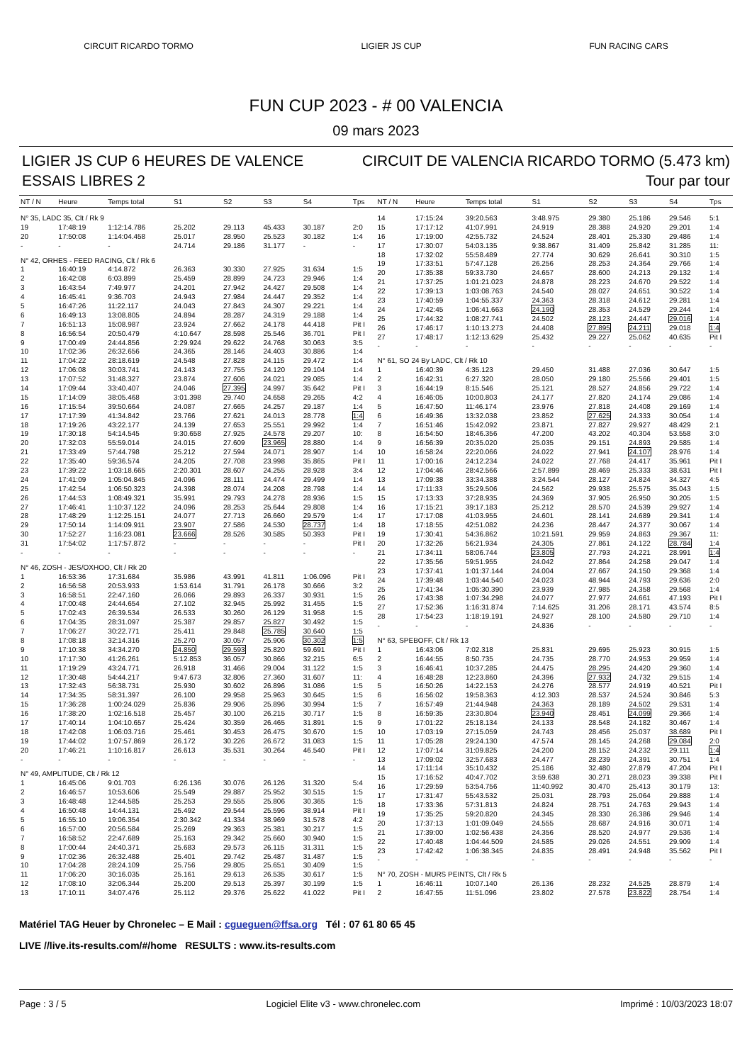CIRCUIT RICARDO TORMO LIGIER JS CUP FUN RACING CARS
FUN CUP 2023 - # 00 VALENCIA
09 mars 2023
LIGIER JS CUP 6 HEURES DE VALENCE CIRCUIT DE VALENCIA RICARDO TORMO (5.473 km)
ESSAIS LIBRES 2 Tour par tour
| NT / N | Heure | Temps total | S1 | S2 | S3 | S4 | Tps |
| --- | --- | --- | --- | --- | --- | --- | --- |
| N° 35, LADC 35, Clt / Rk 9 | | | | | | | |
| 19 | 17:48:19 | 1:12:14.786 | 25.202 | 29.113 | 45.433 | 30.187 | 2:0 |
| 20 | 17:50:08 | 1:14:04.458 | 25.017 | 28.950 | 25.523 | 30.182 | 1:4 |
| - | - | - | 24.714 | 29.186 | 31.177 | - | - |
| N° 42, ORHES - FEED RACING, Clt / Rk 6 | | | | | | | |
| 1 | 16:40:19 | 4:14.872 | 26.363 | 30.330 | 27.925 | 31.634 | 1:5 |
| 2 | 16:42:08 | 6:03.899 | 25.459 | 28.899 | 24.723 | 29.946 | 1:4 |
| 3 | 16:43:54 | 7:49.977 | 24.201 | 27.942 | 24.427 | 29.508 | 1:4 |
| 4 | 16:45:41 | 9:36.703 | 24.943 | 27.984 | 24.447 | 29.352 | 1:4 |
| 5 | 16:47:26 | 11:22.117 | 24.043 | 27.843 | 24.307 | 29.221 | 1:4 |
| 6 | 16:49:13 | 13:08.805 | 24.894 | 28.287 | 24.319 | 29.188 | 1:4 |
| 7 | 16:51:13 | 15:08.987 | 23.924 | 27.662 | 24.178 | 44.418 | Pit I |
| 8 | 16:56:54 | 20:50.479 | 4:10.647 | 28.598 | 25.546 | 36.701 | Pit I |
| 9 | 17:00:49 | 24:44.856 | 2:29.924 | 29.622 | 24.768 | 30.063 | 3:5 |
| 10 | 17:02:36 | 26:32.656 | 24.365 | 28.146 | 24.403 | 30.886 | 1:4 |
| 11 | 17:04:22 | 28:18.619 | 24.548 | 27.828 | 24.115 | 29.472 | 1:4 |
| 12 | 17:06:08 | 30:03.741 | 24.143 | 27.755 | 24.120 | 29.104 | 1:4 |
| 13 | 17:07:52 | 31:48.327 | 23.874 | 27.606 | 24.021 | 29.085 | 1:4 |
| 14 | 17:09:44 | 33:40.407 | 24.046 | 27.395 | 24.997 | 35.642 | Pit I |
| 15 | 17:14:09 | 38:05.468 | 3:01.398 | 29.740 | 24.658 | 29.265 | 4:2 |
| 16 | 17:15:54 | 39:50.664 | 24.087 | 27.665 | 24.257 | 29.187 | 1:4 |
| 17 | 17:17:39 | 41:34.842 | 23.766 | 27.621 | 24.013 | 28.778 | 1:4 |
| 18 | 17:19:26 | 43:22.177 | 24.139 | 27.653 | 25.551 | 29.992 | 1:4 |
| 19 | 17:30:18 | 54:14.545 | 9:30.658 | 27.925 | 24.578 | 29.207 | 10: |
| 20 | 17:32:03 | 55:59.014 | 24.015 | 27.609 | 23.965 | 28.880 | 1:4 |
| 21 | 17:33:49 | 57:44.798 | 25.212 | 27.594 | 24.071 | 28.907 | 1:4 |
| 22 | 17:35:40 | 59:36.574 | 24.205 | 27.708 | 23.998 | 35.865 | Pit I |
| 23 | 17:39:22 | 1:03:18.665 | 2:20.301 | 28.607 | 24.255 | 28.928 | 3:4 |
| 24 | 17:41:09 | 1:05:04.845 | 24.096 | 28.111 | 24.474 | 29.499 | 1:4 |
| 25 | 17:42:54 | 1:06:50.323 | 24.398 | 28.074 | 24.208 | 28.798 | 1:4 |
| 26 | 17:44:53 | 1:08:49.321 | 35.991 | 29.793 | 24.278 | 28.936 | 1:5 |
| 27 | 17:46:41 | 1:10:37.122 | 24.096 | 28.253 | 25.644 | 29.808 | 1:4 |
| 28 | 17:48:29 | 1:12:25.151 | 24.077 | 27.713 | 26.660 | 29.579 | 1:4 |
| 29 | 17:50:14 | 1:14:09.911 | 23.907 | 27.586 | 24.530 | 28.737 | 1:4 |
| 30 | 17:52:27 | 1:16:23.081 | 23.666 | 28.526 | 30.585 | 50.393 | Pit I |
| 31 | 17:54:02 | 1:17:57.872 | - | - | - | - | Pit I |
| - | - | - | - | - | - | - | - |
| N° 46, ZOSH - JES/OXHOO, Clt / Rk 20 | | | | | | | |
| 1 | 16:53:36 | 17:31.684 | 35.986 | 43.991 | 41.811 | 1:06.096 | Pit I |
| 2 | 16:56:58 | 20:53.933 | 1:53.614 | 31.791 | 26.178 | 30.666 | 3:2 |
| 3 | 16:58:51 | 22:47.160 | 26.066 | 29.893 | 26.337 | 30.931 | 1:5 |
| 4 | 17:00:48 | 24:44.654 | 27.102 | 32.945 | 25.992 | 31.455 | 1:5 |
| 5 | 17:02:43 | 26:39.534 | 26.533 | 30.260 | 26.129 | 31.958 | 1:5 |
| 6 | 17:04:35 | 28:31.097 | 25.387 | 29.857 | 25.827 | 30.492 | 1:5 |
| 7 | 17:06:27 | 30:22.771 | 25.411 | 29.848 | 25.785 | 30.640 | 1:5 |
| 8 | 17:08:18 | 32:14.316 | 25.270 | 30.057 | 25.906 | 30.302 | 1:5 |
| 9 | 17:10:38 | 34:34.270 | 24.850 | 29.593 | 25.820 | 59.691 | Pit I |
| 10 | 17:17:30 | 41:26.261 | 5:12.853 | 36.057 | 30.866 | 32.215 | 6:5 |
| 11 | 17:19:29 | 43:24.771 | 26.918 | 31.466 | 29.004 | 31.122 | 1:5 |
| 12 | 17:30:48 | 54:44.217 | 9:47.673 | 32.806 | 27.360 | 31.607 | 11: |
| 13 | 17:32:43 | 56:38.731 | 25.930 | 30.602 | 26.896 | 31.086 | 1:5 |
| 14 | 17:34:35 | 58:31.397 | 26.100 | 29.958 | 25.963 | 30.645 | 1:5 |
| 15 | 17:36:28 | 1:00:24.029 | 25.836 | 29.906 | 25.896 | 30.994 | 1:5 |
| 16 | 17:38:20 | 1:02:16.518 | 25.457 | 30.100 | 26.215 | 30.717 | 1:5 |
| 17 | 17:40:14 | 1:04:10.657 | 25.424 | 30.359 | 26.465 | 31.891 | 1:5 |
| 18 | 17:42:08 | 1:06:03.716 | 25.461 | 30.453 | 26.475 | 30.670 | 1:5 |
| 19 | 17:44:02 | 1:07:57.869 | 26.172 | 30.226 | 26.672 | 31.083 | 1:5 |
| 20 | 17:46:21 | 1:10:16.817 | 26.613 | 35.531 | 30.264 | 46.540 | Pit I |
| - | - | - | - | - | - | - | - |
| N° 49, AMPLITUDE, Clt / Rk 12 | | | | | | | |
| 1 | 16:45:06 | 9:01.703 | 6:26.136 | 30.076 | 26.126 | 31.320 | 5:4 |
| 2 | 16:46:57 | 10:53.606 | 25.549 | 29.887 | 25.952 | 30.515 | 1:5 |
| 3 | 16:48:48 | 12:44.585 | 25.253 | 29.555 | 25.806 | 30.365 | 1:5 |
| 4 | 16:50:48 | 14:44.131 | 25.492 | 29.544 | 25.596 | 38.914 | Pit I |
| 5 | 16:55:10 | 19:06.354 | 2:30.342 | 41.334 | 38.969 | 31.578 | 4:2 |
| 6 | 16:57:00 | 20:56.584 | 25.269 | 29.363 | 25.381 | 30.217 | 1:5 |
| 7 | 16:58:52 | 22:47.689 | 25.163 | 29.342 | 25.660 | 30.940 | 1:5 |
| 8 | 17:00:44 | 24:40.371 | 25.683 | 29.573 | 26.115 | 31.311 | 1:5 |
| 9 | 17:02:36 | 26:32.488 | 25.401 | 29.742 | 25.487 | 31.487 | 1:5 |
| 10 | 17:04:28 | 28:24.109 | 25.756 | 29.805 | 25.651 | 30.409 | 1:5 |
| 11 | 17:06:20 | 30:16.035 | 25.161 | 29.613 | 26.535 | 30.617 | 1:5 |
| 12 | 17:08:10 | 32:06.344 | 25.200 | 29.513 | 25.397 | 30.199 | 1:5 |
| 13 | 17:10:11 | 34:07.476 | 25.112 | 29.376 | 25.622 | 41.022 | Pit I |
| NT / N | Heure | Temps total | S1 | S2 | S3 | S4 | Tps |
| --- | --- | --- | --- | --- | --- | --- | --- |
| 14 | 17:15:24 | 39:20.563 | 3:48.975 | 29.380 | 25.186 | 29.546 | 5:1 |
| 15 | 17:17:12 | 41:07.991 | 24.919 | 28.388 | 24.920 | 29.201 | 1:4 |
| 16 | 17:19:00 | 42:55.732 | 24.524 | 28.401 | 25.330 | 29.486 | 1:4 |
| 17 | 17:30:07 | 54:03.135 | 9:38.867 | 31.409 | 25.842 | 31.285 | 11: |
| 18 | 17:32:02 | 55:58.489 | 27.774 | 30.629 | 26.641 | 30.310 | 1:5 |
| 19 | 17:33:51 | 57:47.128 | 26.256 | 28.253 | 24.364 | 29.766 | 1:4 |
| 20 | 17:35:38 | 59:33.730 | 24.657 | 28.600 | 24.213 | 29.132 | 1:4 |
| 21 | 17:37:25 | 1:01:21.023 | 24.878 | 28.223 | 24.670 | 29.522 | 1:4 |
| 22 | 17:39:13 | 1:03:08.763 | 24.540 | 28.027 | 24.651 | 30.522 | 1:4 |
| 23 | 17:40:59 | 1:04:55.337 | 24.363 | 28.318 | 24.612 | 29.281 | 1:4 |
| 24 | 17:42:45 | 1:06:41.663 | 24.190 | 28.353 | 24.529 | 29.244 | 1:4 |
| 25 | 17:44:32 | 1:08:27.741 | 24.502 | 28.123 | 24.447 | 29.016 | 1:4 |
| 26 | 17:46:17 | 1:10:13.273 | 24.408 | 27.895 | 24.211 | 29.018 | 1:4 |
| 27 | 17:48:17 | 1:12:13.629 | 25.432 | 29.227 | 25.062 | 40.635 | Pit I |
| - | - | - | - | - | - | - | - |
| N° 61, SO 24 By LADC, Clt / Rk 10 | | | | | | | |
| 1 | 16:40:39 | 4:35.123 | 29.450 | 31.488 | 27.036 | 30.647 | 1:5 |
| 2 | 16:42:31 | 6:27.320 | 28.050 | 29.180 | 25.566 | 29.401 | 1:5 |
| 3 | 16:44:19 | 8:15.546 | 25.121 | 28.527 | 24.856 | 29.722 | 1:4 |
| 4 | 16:46:05 | 10:00.803 | 24.177 | 27.820 | 24.174 | 29.086 | 1:4 |
| 5 | 16:47:50 | 11:46.174 | 23.976 | 27.818 | 24.408 | 29.169 | 1:4 |
| 6 | 16:49:36 | 13:32.038 | 23.852 | 27.625 | 24.333 | 30.054 | 1:4 |
| 7 | 16:51:46 | 15:42.092 | 23.871 | 27.827 | 29.927 | 48.429 | 2:1 |
| 8 | 16:54:50 | 18:46.356 | 47.200 | 43.202 | 40.304 | 53.558 | 3:0 |
| 9 | 16:56:39 | 20:35.020 | 25.035 | 29.151 | 24.893 | 29.585 | 1:4 |
| 10 | 16:58:24 | 22:20.066 | 24.022 | 27.941 | 24.107 | 28.976 | 1:4 |
| 11 | 17:00:16 | 24:12.234 | 24.022 | 27.768 | 24.417 | 35.961 | Pit I |
| 12 | 17:04:46 | 28:42.566 | 2:57.899 | 28.469 | 25.333 | 38.631 | Pit I |
| 13 | 17:09:38 | 33:34.388 | 3:24.544 | 28.127 | 24.824 | 34.327 | 4:5 |
| 14 | 17:11:33 | 35:29.506 | 24.562 | 29.938 | 25.575 | 35.043 | 1:5 |
| 15 | 17:13:33 | 37:28.935 | 24.369 | 37.905 | 26.950 | 30.205 | 1:5 |
| 16 | 17:15:21 | 39:17.183 | 25.212 | 28.570 | 24.539 | 29.927 | 1:4 |
| 17 | 17:17:08 | 41:03.955 | 24.601 | 28.141 | 24.689 | 29.341 | 1:4 |
| 18 | 17:18:55 | 42:51.082 | 24.236 | 28.447 | 24.377 | 30.067 | 1:4 |
| 19 | 17:30:41 | 54:36.862 | 10:21.591 | 29.959 | 24.863 | 29.367 | 11: |
| 20 | 17:32:26 | 56:21.934 | 24.305 | 27.861 | 24.122 | 28.784 | 1:4 |
| 21 | 17:34:11 | 58:06.744 | 23.805 | 27.793 | 24.221 | 28.991 | 1:4 |
| 22 | 17:35:56 | 59:51.955 | 24.042 | 27.864 | 24.258 | 29.047 | 1:4 |
| 23 | 17:37:41 | 1:01:37.144 | 24.004 | 27.667 | 24.150 | 29.368 | 1:4 |
| 24 | 17:39:48 | 1:03:44.540 | 24.023 | 48.944 | 24.793 | 29.636 | 2:0 |
| 25 | 17:41:34 | 1:05:30.390 | 23.939 | 27.985 | 24.358 | 29.568 | 1:4 |
| 26 | 17:43:38 | 1:07:34.298 | 24.077 | 27.977 | 24.661 | 47.193 | Pit I |
| 27 | 17:52:36 | 1:16:31.874 | 7:14.625 | 31.206 | 28.171 | 43.574 | 8:5 |
| 28 | 17:54:23 | 1:18:19.191 | 24.927 | 28.100 | 24.580 | 29.710 | 1:4 |
| - | - | - | 24.836 | - | - | - | - |
| N° 63, SPEBOFF, Clt / Rk 13 | | | | | | | |
| 1 | 16:43:06 | 7:02.318 | 25.831 | 29.695 | 25.923 | 30.915 | 1:5 |
| 2 | 16:44:55 | 8:50.735 | 24.735 | 28.770 | 24.953 | 29.959 | 1:4 |
| 3 | 16:46:41 | 10:37.285 | 24.475 | 28.295 | 24.420 | 29.360 | 1:4 |
| 4 | 16:48:28 | 12:23.860 | 24.396 | 27.932 | 24.732 | 29.515 | 1:4 |
| 5 | 16:50:26 | 14:22.153 | 24.276 | 28.577 | 24.919 | 40.521 | Pit I |
| 6 | 16:56:02 | 19:58.363 | 4:12.303 | 28.537 | 24.524 | 30.846 | 5:3 |
| 7 | 16:57:49 | 21:44.948 | 24.363 | 28.189 | 24.502 | 29.531 | 1:4 |
| 8 | 16:59:35 | 23:30.804 | 23.940 | 28.451 | 24.099 | 29.366 | 1:4 |
| 9 | 17:01:22 | 25:18.134 | 24.133 | 28.548 | 24.182 | 30.467 | 1:4 |
| 10 | 17:03:19 | 27:15.059 | 24.743 | 28.456 | 25.037 | 38.689 | Pit I |
| 11 | 17:05:28 | 29:24.130 | 47.574 | 28.145 | 24.268 | 29.084 | 2:0 |
| 12 | 17:07:14 | 31:09.825 | 24.200 | 28.152 | 24.232 | 29.111 | 1:4 |
| 13 | 17:09:02 | 32:57.683 | 24.477 | 28.239 | 24.391 | 30.751 | 1:4 |
| 14 | 17:11:14 | 35:10.432 | 25.186 | 32.480 | 27.879 | 47.204 | Pit I |
| 15 | 17:16:52 | 40:47.702 | 3:59.638 | 30.271 | 28.023 | 39.338 | Pit I |
| 16 | 17:29:59 | 53:54.756 | 11:40.992 | 30.470 | 25.413 | 30.179 | 13: |
| 17 | 17:31:47 | 55:43.532 | 25.031 | 28.793 | 25.064 | 29.888 | 1:4 |
| 18 | 17:33:36 | 57:31.813 | 24.824 | 28.751 | 24.763 | 29.943 | 1:4 |
| 19 | 17:35:25 | 59:20.820 | 24.345 | 28.330 | 26.386 | 29.946 | 1:4 |
| 20 | 17:37:13 | 1:01:09.049 | 24.555 | 28.687 | 24.916 | 30.071 | 1:4 |
| 21 | 17:39:00 | 1:02:56.438 | 24.356 | 28.520 | 24.977 | 29.536 | 1:4 |
| 22 | 17:40:48 | 1:04:44.509 | 24.585 | 29.026 | 24.551 | 29.909 | 1:4 |
| 23 | 17:42:42 | 1:06:38.345 | 24.835 | 28.491 | 24.948 | 35.562 | Pit I |
| - | - | - | - | - | - | - | - |
| N° 70, ZOSH - MURS PEINTS, Clt / Rk 5 | | | | | | | |
| 1 | 16:46:11 | 10:07.140 | 26.136 | 28.232 | 24.525 | 28.879 | 1:4 |
| 2 | 16:47:55 | 11:51.096 | 23.802 | 27.578 | 23.822 | 28.754 | 1:4 |
Matériel TAG Heuer by Chronelec – E Mail : cgueguen@ffsa.org Tél : 07 61 80 65 45
LIVE //live.its-results.com/#/home RESULTS : www.its-results.com
Page : 3 / 5 Logiciel Elite v3 - www.chronelec.com Imprimé : 10/03/2023 18:07